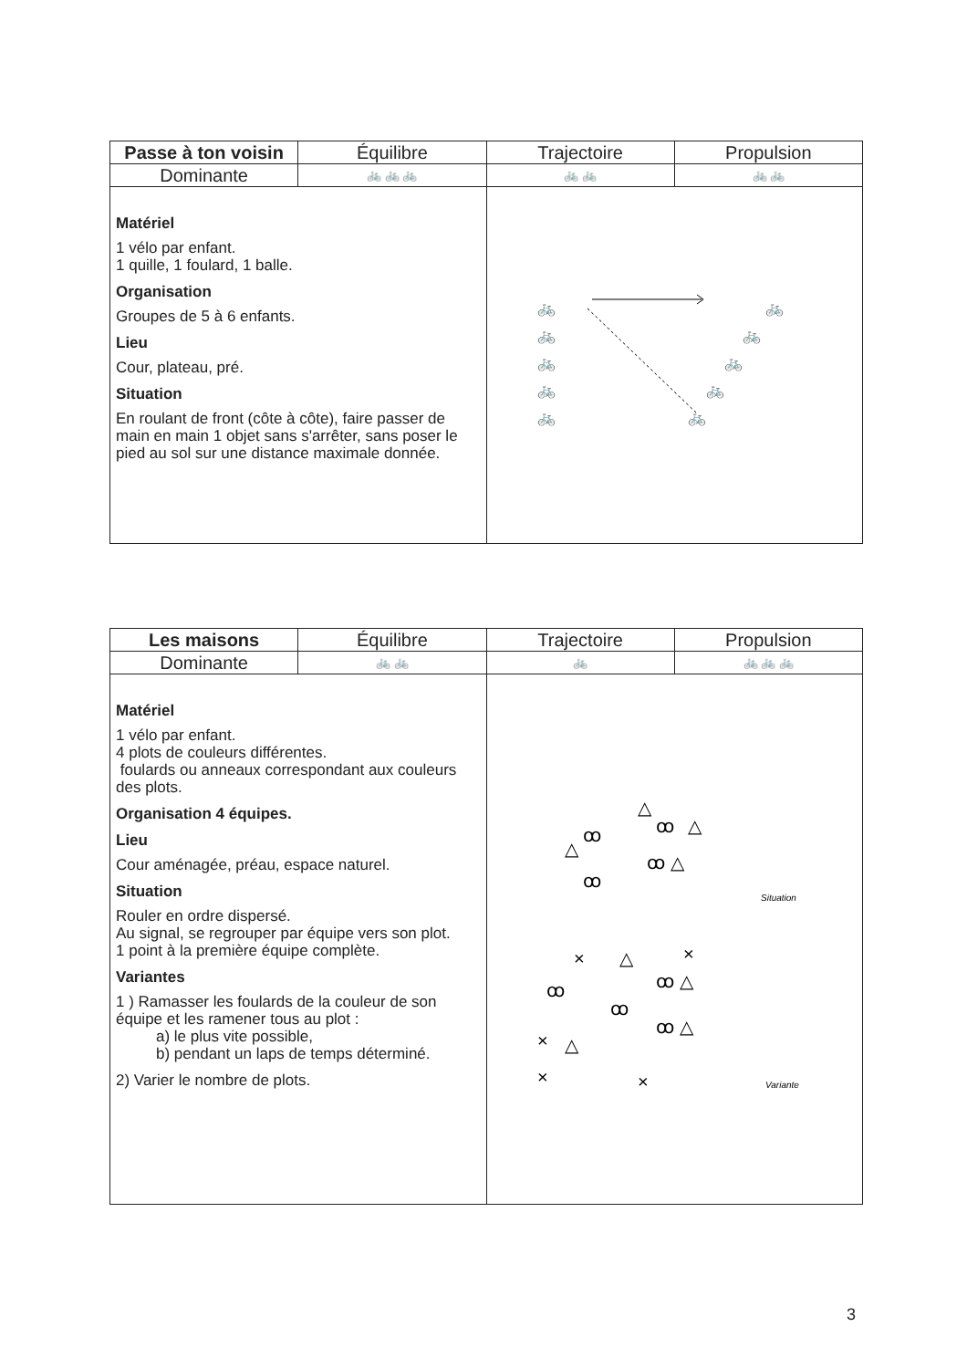| Passe à ton voisin | Équilibre | Trajectoire | Propulsion |
| Dominante | 🚲 🚲 🚲 | 🚲 🚲 | 🚲 🚲 |
| Matériel 1 vélo par enfant. 1 quille, 1 foulard, 1 balle. Organisation Groupes de 5 à 6 enfants. Lieu Cour, plateau, pré. Situation En roulant de front (côte à côte), faire passer de main en main 1 objet sans s'arrêter, sans poser le pied au sol sur une distance maximale donnée. | | 🚲 🚲 🚲 🚲 🚲 🚲 🚲 🚲 🚲 🚲 | |
| Les maisons | Équilibre | Trajectoire | Propulsion |
| Dominante | 🚲 🚲 | 🚲 | 🚲 🚲 🚲 |
| Matériel 1 vélo par enfant. 4 plots de couleurs différentes. foulards ou anneaux correspondant aux couleurs des plots. Organisation 4 équipes. Lieu Cour aménagée, préau, espace naturel. Situation Rouler en ordre dispersé. Au signal, se regrouper par équipe vers son plot. 1 point à la première équipe complète. Variantes 1 ) Ramasser les foulards de la couleur de son équipe et les ramener tous au plot : a) le plus vite possible, b) pendant un laps de temps déterminé. 2) Varier le nombre de plots. | | △ △ ꝏ ꝏ △ ꝏ △ ꝏ Situation △ × × ꝏ ꝏ △ ꝏ ꝏ △ △ × × × Variante | |
3